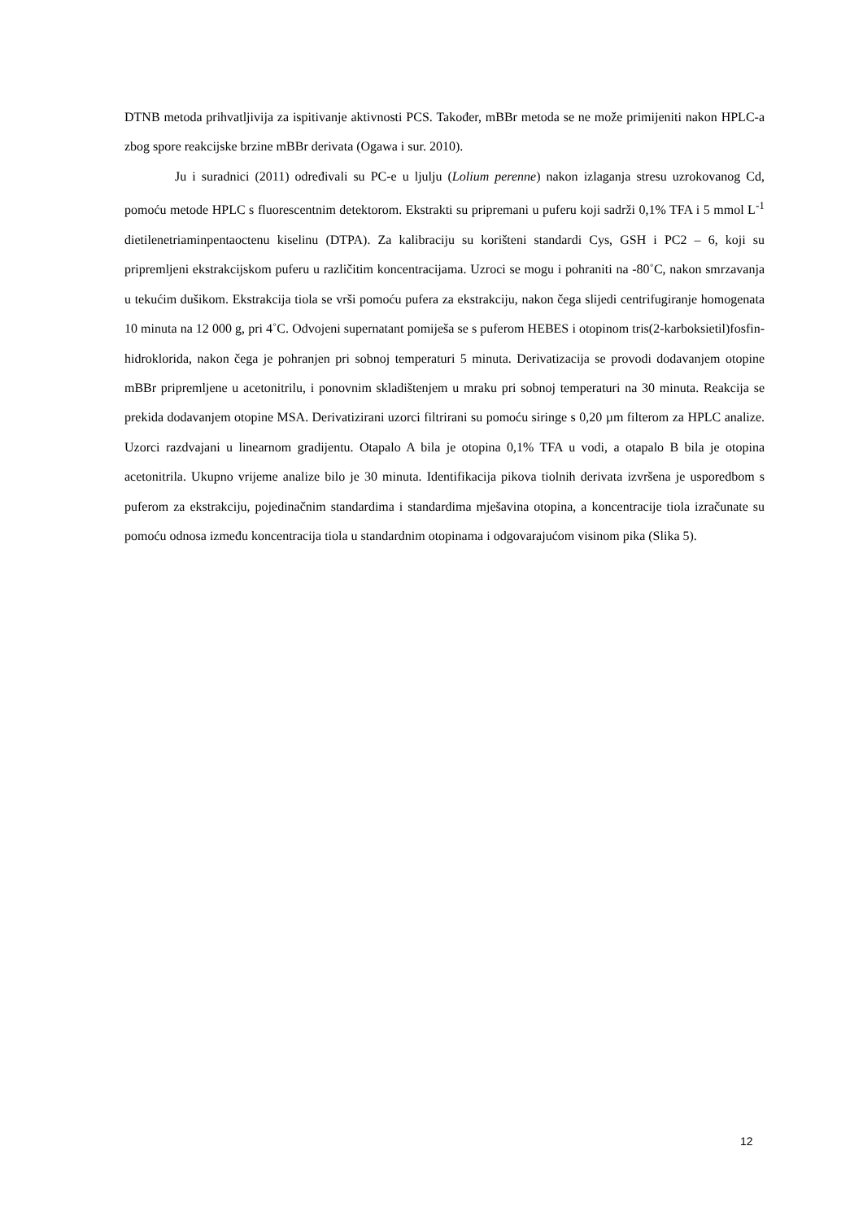DTNB metoda prihvatljivija za ispitivanje aktivnosti PCS. Također, mBBr metoda se ne može primijeniti nakon HPLC-a zbog spore reakcijske brzine mBBr derivata (Ogawa i sur. 2010).
Ju i suradnici (2011) određivali su PC-e u ljulju (Lolium perenne) nakon izlaganja stresu uzrokovanog Cd, pomoću metode HPLC s fluorescentnim detektorom. Ekstrakti su pripremani u puferu koji sadrži 0,1% TFA i 5 mmol L<sup>-1</sup> dietilenetriaminpentaoctenu kiselinu (DTPA). Za kalibraciju su korišteni standardi Cys, GSH i PC2 – 6, koji su pripremljeni ekstrakcijskom puferu u različitim koncentracijama. Uzroci se mogu i pohraniti na -80˚C, nakon smrzavanja u tekućim dušikom. Ekstrakcija tiola se vrši pomoću pufera za ekstrakciju, nakon čega slijedi centrifugiranje homogenata 10 minuta na 12 000 g, pri 4˚C. Odvojeni supernatant pomiješa se s puferom HEBES i otopinom tris(2-karboksietil)fosfin-hidroklorida, nakon čega je pohranjen pri sobnoj temperaturi 5 minuta. Derivatizacija se provodi dodavanjem otopine mBBr pripremljene u acetonitrilu, i ponovnim skladištenjem u mraku pri sobnoj temperaturi na 30 minuta. Reakcija se prekida dodavanjem otopine MSA. Derivatizirani uzorci filtrirani su pomoću siringe s 0,20 µm filterom za HPLC analize. Uzorci razdvajani u linearnom gradijentu. Otapalo A bila je otopina 0,1% TFA u vodi, a otapalo B bila je otopina acetonitrila. Ukupno vrijeme analize bilo je 30 minuta. Identifikacija pikova tiolnih derivata izvršena je usporedbom s puferom za ekstrakciju, pojedinačnim standardima i standardima mješavina otopina, a koncentracije tiola izračunate su pomoću odnosa između koncentracija tiola u standardnim otopinama i odgovarajućom visinom pika (Slika 5).
12